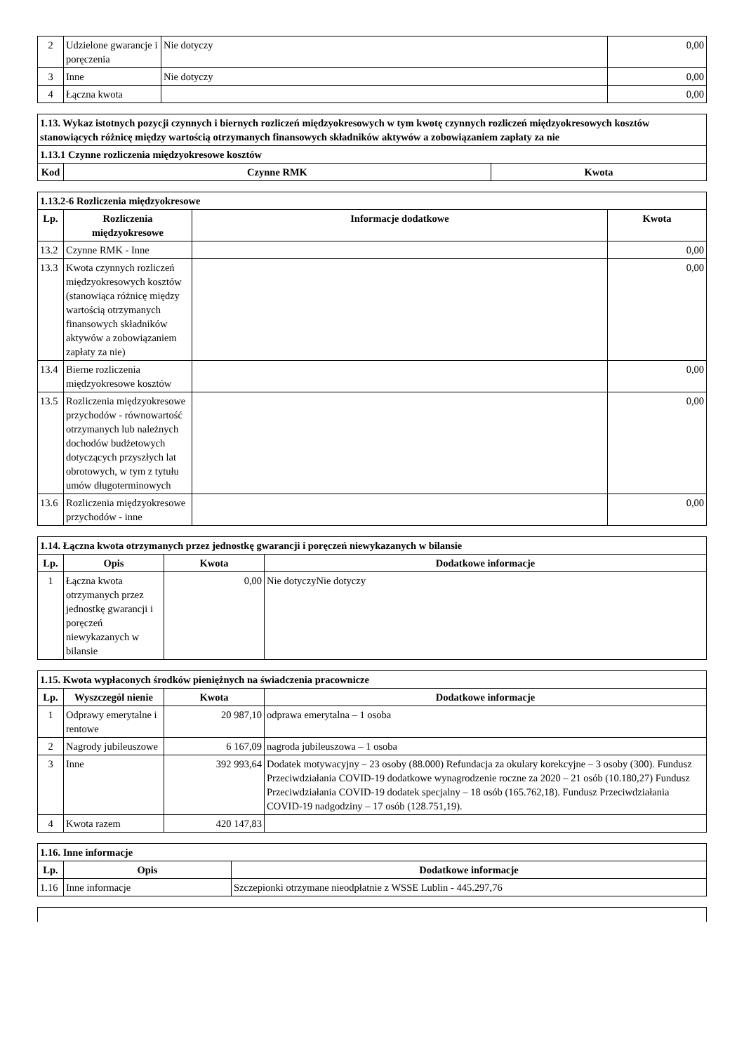| 2 | Udzielone gwarancje i poręczenia | Nie dotyczy | 0,00 |
| 3 | Inne | Nie dotyczy | 0,00 |
| 4 | Łączna kwota | | 0,00 |
| 1.13. Wykaz istotnych pozycji czynnych i biernych rozliczeń międzyokresowych w tym kwotę czynnych rozliczeń międzyokresowych kosztów stanowiących różnicę między wartością otrzymanych finansowych składników aktywów a zobowiązaniem zapłaty za nie | | |
| 1.13.1 Czynne rozliczenia międzyokresowe kosztów | | |
| Kod | Czynne RMK | Kwota |
| 1.13.2-6 Rozliczenia międzyokresowe | | | |
| Lp. | Rozliczenia międzyokresowe | Informacje dodatkowe | Kwota |
| 13.2 | Czynne RMK - Inne | | 0,00 |
| 13.3 | Kwota czynnych rozliczeń międzyokresowych kosztów (stanowiąca różnicę między wartością otrzymanych finansowych składników aktywów a zobowiązaniem zapłaty za nie) | | 0,00 |
| 13.4 | Bierne rozliczenia międzyokresowe kosztów | | 0,00 |
| 13.5 | Rozliczenia międzyokresowe przychodów - równowartość otrzymanych lub należnych dochodów budżetowych dotyczących przyszłych lat obrotowych, w tym z tytułu umów długoterminowych | | 0,00 |
| 13.6 | Rozliczenia międzyokresowe przychodów - inne | | 0,00 |
| 1.14. Łączna kwota otrzymanych przez jednostkę gwarancji i poręczeń niewykazanych w bilansie | | | |
| Lp. | Opis | Kwota | Dodatkowe informacje |
| 1 | Łączna kwota otrzymanych przez jednostkę gwarancji i poręczeń niewykazanych w bilansie | 0,00 | Nie dotyczyNie dotyczy |
| 1.15. Kwota wypłaconych środków pieniężnych na świadczenia pracownicze | | | |
| Lp. | Wyszczegól nienie | Kwota | Dodatkowe informacje |
| 1 | Odprawy emerytalne i rentowe | 20 987,10 | odprawa emerytalna – 1 osoba |
| 2 | Nagrody jubileuszowe | 6 167,09 | nagroda jubileuszowa – 1 osoba |
| 3 | Inne | 392 993,64 | Dodatek motywacyjny – 23 osoby (88.000) Refundacja za okulary korekcyjne – 3 osoby (300). Fundusz Przeciwdziałania COVID-19 dodatkowe wynagrodzenie roczne za 2020 – 21 osób (10.180,27) Fundusz Przeciwdziałania COVID-19 dodatek specjalny – 18 osób (165.762,18). Fundusz Przeciwdziałania COVID-19 nadgodziny – 17 osób (128.751,19). |
| 4 | Kwota razem | 420 147,83 | |
| 1.16. Inne informacje | | |
| Lp. | Opis | Dodatkowe informacje |
| 1.16 | Inne informacje | Szczepionki otrzymane nieodpłatnie z WSSE Lublin - 445.297,76 |